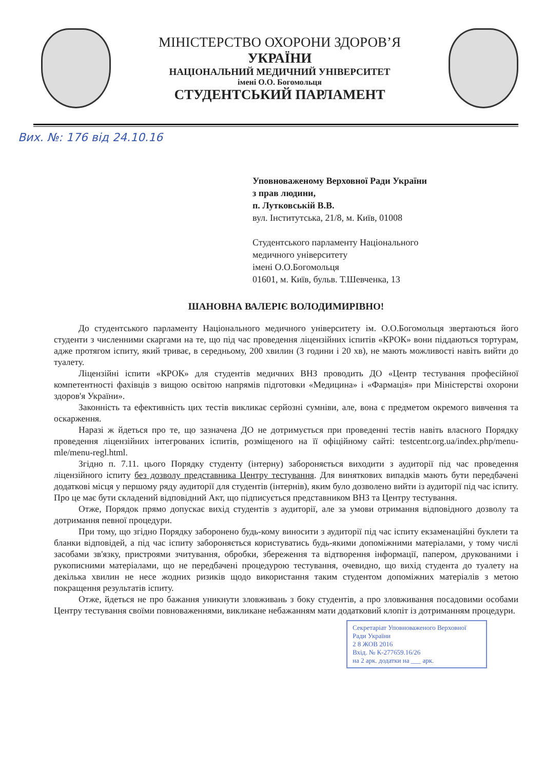МІНІСТЕРСТВО ОХОРОНИ ЗДОРОВ’Я
УКРАЇНИ
НАЦІОНАЛЬНИЙ МЕДИЧНИЙ УНІВЕРСИТЕТ
імені О.О. Богомольця
СТУДЕНТСЬКИЙ ПАРЛАМЕНТ
Вих. №: 176 від 24.10.16
Уповноваженому Верховної Ради України
з прав людини,
п. Лутковській В.В.
вул. Інститутська, 21/8, м. Київ, 01008
Студентського парламенту Національного
медичного університету
імені О.О.Богомольця
01601, м. Київ, бульв. Т.Шевченка, 13
ШАНОВНА ВАЛЕРІЄ ВОЛОДИМИРІВНО!
До студентського парламенту Національного медичного університету ім. О.О.Богомольця звертаються його студенти з численними скаргами на те, що під час проведення ліцензійних іспитів «КРОК» вони піддаються тортурам, адже протягом іспиту, який триває, в середньому, 200 хвилин (3 години і 20 хв), не мають можливості навіть вийти до туалету.
Ліцензійні іспити «КРОК» для студентів медичних ВНЗ проводить ДО «Центр тестування професійної компетентності фахівців з вищою освітою напрямів підготовки «Медицина» і «Фармація» при Міністерстві охорони здоров'я України».
Законність та ефективність цих тестів викликає серйозні сумніви, але, вона є предметом окремого вивчення та оскарження.
Наразі ж йдеться про те, що зазначена ДО не дотримується при проведенні тестів навіть власного Порядку проведення ліцензійних інтегрованих іспитів, розміщеного на її офіційному сайті: testcentr.org.ua/index.php/menu-mle/menu-regl.html.
Згідно п. 7.11. цього Порядку студенту (інтерну) забороняється виходити з аудиторії під час проведення ліцензійного іспиту без дозволу представника Центру тестування. Для виняткових випадків мають бути передбачені додаткові місця у першому ряду аудиторії для студентів (інтернів), яким було дозволено вийти із аудиторії під час іспиту. Про це має бути складений відповідний Акт, що підписується представником ВНЗ та Центру тестування.
Отже, Порядок прямо допускає вихід студентів з аудиторії, але за умови отримання відповідного дозволу та дотримання певної процедури.
При тому, що згідно Порядку заборонено будь-кому виносити з аудиторії під час іспиту екзаменаційні буклети та бланки відповідей, а під час іспиту забороняється користуватись будь-якими допоміжними матеріалами, у тому числі засобами зв'язку, пристроями зчитування, обробки, збереження та відтворення інформації, папером, друкованими і рукописними матеріалами, що не передбачені процедурою тестування, очевидно, що вихід студента до туалету на декілька хвилин не несе жодних ризиків щодо використання таким студентом допоміжних матеріалів з метою покращення результатів іспиту.
Отже, йдеться не про бажання уникнути зловживань з боку студентів, а про зловживання посадовими особами Центру тестування своїми повноваженнями, викликане небажанням мати додатковий клопіт із дотриманням процедури.
Секретаріат Уповноваженого Верховної Ради України
2 8 ЖОВ 2016
Вхід. № К-277659.16/26
на 2 арк. додатки на ___ арк.